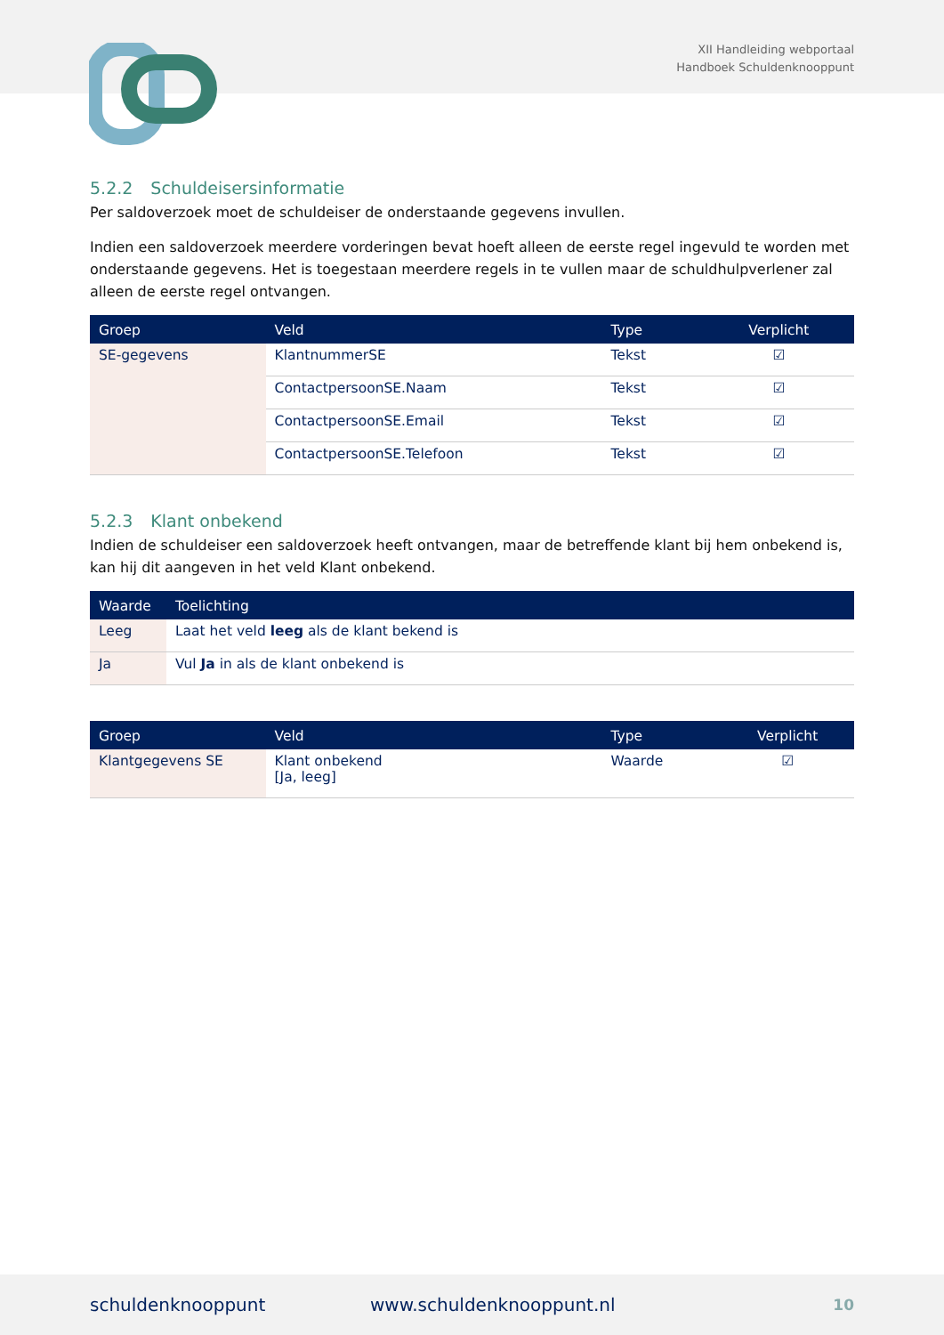XII Handleiding webportaal
Handboek Schuldenknooppunt
5.2.2 Schuldeisersinformatie
Per saldoverzoek moet de schuldeiser de onderstaande gegevens invullen.
Indien een saldoverzoek meerdere vorderingen bevat hoeft alleen de eerste regel ingevuld te worden met onderstaande gegevens. Het is toegestaan meerdere regels in te vullen maar de schuldhulpverlener zal alleen de eerste regel ontvangen.
| Groep | Veld | Type | Verplicht |
| --- | --- | --- | --- |
| SE-gegevens | KlantnummerSE | Tekst | ☑ |
| | ContactpersoonSE.Naam | Tekst | ☑ |
| | ContactpersoonSE.Email | Tekst | ☑ |
| | ContactpersoonSE.Telefoon | Tekst | ☑ |
5.2.3 Klant onbekend
Indien de schuldeiser een saldoverzoek heeft ontvangen, maar de betreffende klant bij hem onbekend is, kan hij dit aangeven in het veld Klant onbekend.
| Waarde | Toelichting |
| --- | --- |
| Leeg | Laat het veld leeg als de klant bekend is |
| Ja | Vul Ja in als de klant onbekend is |
| Groep | Veld | Type | Verplicht |
| --- | --- | --- | --- |
| Klantgegevens SE | Klant onbekend [Ja, leeg] | Waarde | ☑ |
schuldenknooppunt www.schuldenknooppunt.nl 10